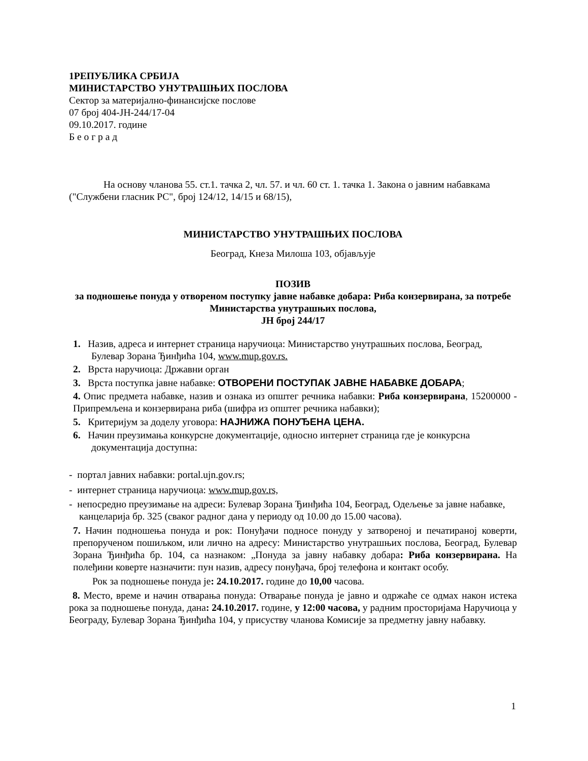1РЕПУБЛИКА СРБИЈА
МИНИСТАРСТВО УНУТРАШЊИХ ПОСЛОВА
Сектор за материјално-финансијске послове
07 број 404-ЈН-244/17-04
09.10.2017. године
Б е о г р а д
На основу чланова 55. ст.1. тачка 2, чл. 57. и чл. 60 ст. 1. тачка 1. Закона о јавним набавкама ("Службени гласник РС", број 124/12, 14/15 и 68/15),
МИНИСТАРСТВО УНУТРАШЊИХ ПОСЛОВА
Београд, Кнеза Милоша 103, објављује
ПОЗИВ
за подношење понуда у отвореном поступку јавне набавке добара: Риба конзервирана, за потребе Министарства унутрашњих послова,
ЈН број 244/17
1. Назив, адреса и интернет страница наручиоца: Министарство унутрашњих послова, Београд, Булевар Зорана Ђинђића 104, www.mup.gov.rs.
2. Врста наручиоца: Државни орган
3. Врста поступка јавне набавке: ОТВОРЕНИ ПОСТУПАК ЈАВНЕ НАБАВКЕ ДОБАРА;
4. Опис предмета набавке, назив и ознака из општег речника набавки: Риба конзервирана, 15200000 - Припремљена и конзервирана риба (шифра из општег речника набавки);
5. Критеријум за доделу уговора: НАЈНИЖА ПОНУЂЕНА ЦЕНА.
6. Начин преузимања конкурсне документације, односно интернет страница где је конкурсна документација доступна:
- портал јавних набавки: portal.ujn.gov.rs;
- интернет страница наручиоца: www.mup.gov.rs,
- непосредно преузимање на адреси: Булевар Зорана Ђинђића 104, Београд, Одељење за јавне набавке, канцеларија бр. 325 (сваког радног дана у периоду од 10.00 до 15.00 часова).
7. Начин подношења понуда и рок: Понуђачи подносе понуду у затвореној и печатираној коверти, препорученом пошиљком, или лично на адресу: Министарство унутрашњих послова, Београд, Булевар Зорана Ђинђића бр. 104, са назнаком: „Понуда за јавну набавку добара: Риба конзервирана. На полеђини коверте назначити: пун назив, адресу понуђача, број телефона и контакт особу.
Рок за подношење понуда је: 24.10.2017. године до 10,00 часова.
8. Место, време и начин отварања понуда: Отварање понуда је јавно и одржаће се одмах након истека рока за подношење понуда, дана: 24.10.2017. године, у 12:00 часова, у радним просторијама Наручиоца у Београду, Булевар Зорана Ђинђића 104, у присуству чланова Комисије за предметну јавну набавку.
1